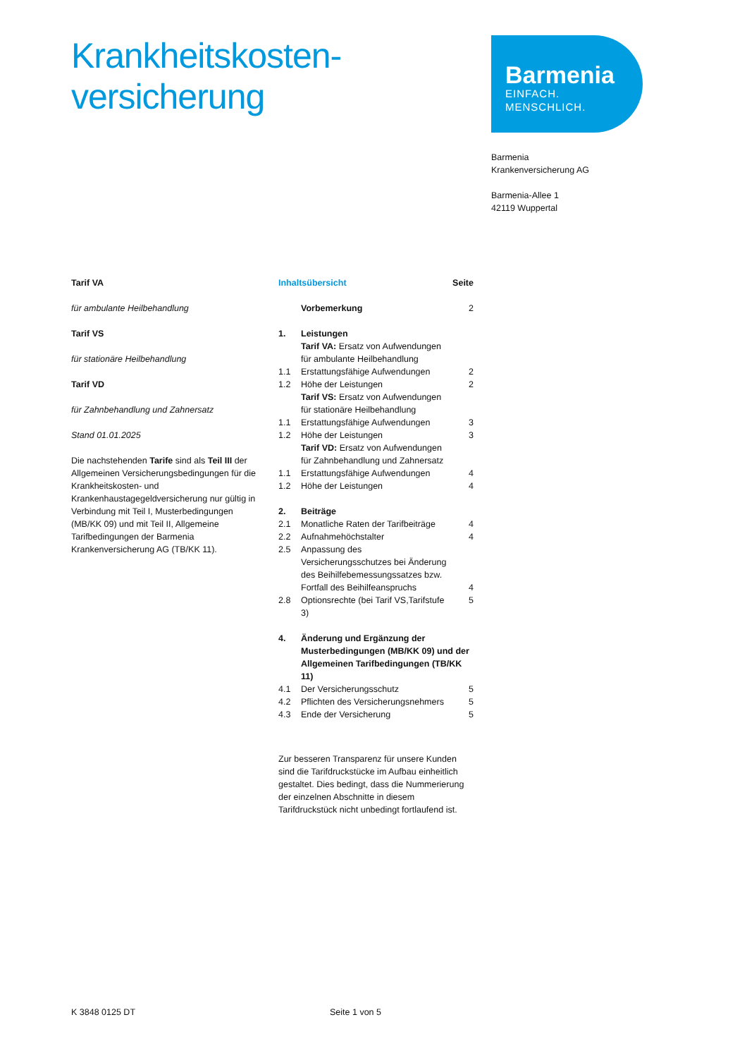Krankheitskosten-
versicherung
Barmenia
EINFACH. MENSCHLICH.
Barmenia
Krankenversicherung AG
Barmenia-Allee 1
42119 Wuppertal
Tarif VA
für ambulante Heilbehandlung
Tarif VS
für stationäre Heilbehandlung
Tarif VD
für Zahnbehandlung und Zahnersatz
Stand 01.01.2025
Die nachstehenden Tarife sind als Teil III der Allgemeinen Versicherungsbedingungen für die Krankheitskosten- und Krankenhaustagegeldversicherung nur gültig in Verbindung mit Teil I, Musterbedingungen (MB/KK 09) und mit Teil II, Allgemeine Tarifbedingungen der Barmenia Krankenversicherung AG (TB/KK 11).
| Inhaltsübersicht | | Seite |
| | Vorbemerkung | 2 |
| 1. | Leistungen Tarif VA: Ersatz von Aufwendungen für ambulante Heilbehandlung | |
| 1.1 | Erstattungsfähige Aufwendungen | 2 |
| 1.2 | Höhe der Leistungen | 2 |
| | Tarif VS: Ersatz von Aufwendungen für stationäre Heilbehandlung | |
| 1.1 | Erstattungsfähige Aufwendungen | 3 |
| 1.2 | Höhe der Leistungen | 3 |
| | Tarif VD: Ersatz von Aufwendungen für Zahnbehandlung und Zahnersatz | |
| 1.1 | Erstattungsfähige Aufwendungen | 4 |
| 1.2 | Höhe der Leistungen | 4 |
| 2. | Beiträge | |
| 2.1 | Monatliche Raten der Tarifbeiträge | 4 |
| 2.2 | Aufnahmehöchstalter | 4 |
| 2.5 | Anpassung des Versicherungsschutzes bei Änderung des Beihilfebemessungssatzes bzw. Fortfall des Beihilfeanspruchs | 4 |
| 2.8 | Optionsrechte (bei Tarif VS,Tarifstufe 3) | 5 |
| 4. | Änderung und Ergänzung der Musterbedingungen (MB/KK 09) und der Allgemeinen Tarifbedingungen (TB/KK 11) | |
| 4.1 | Der Versicherungsschutz | 5 |
| 4.2 | Pflichten des Versicherungsnehmers | 5 |
| 4.3 | Ende der Versicherung | 5 |
Zur besseren Transparenz für unsere Kunden sind die Tarifdruckstücke im Aufbau einheitlich gestaltet. Dies bedingt, dass die Nummerierung der einzelnen Abschnitte in diesem Tarifdruckstück nicht unbedingt fortlaufend ist.
K 3848 0125 DT Seite 1 von 5